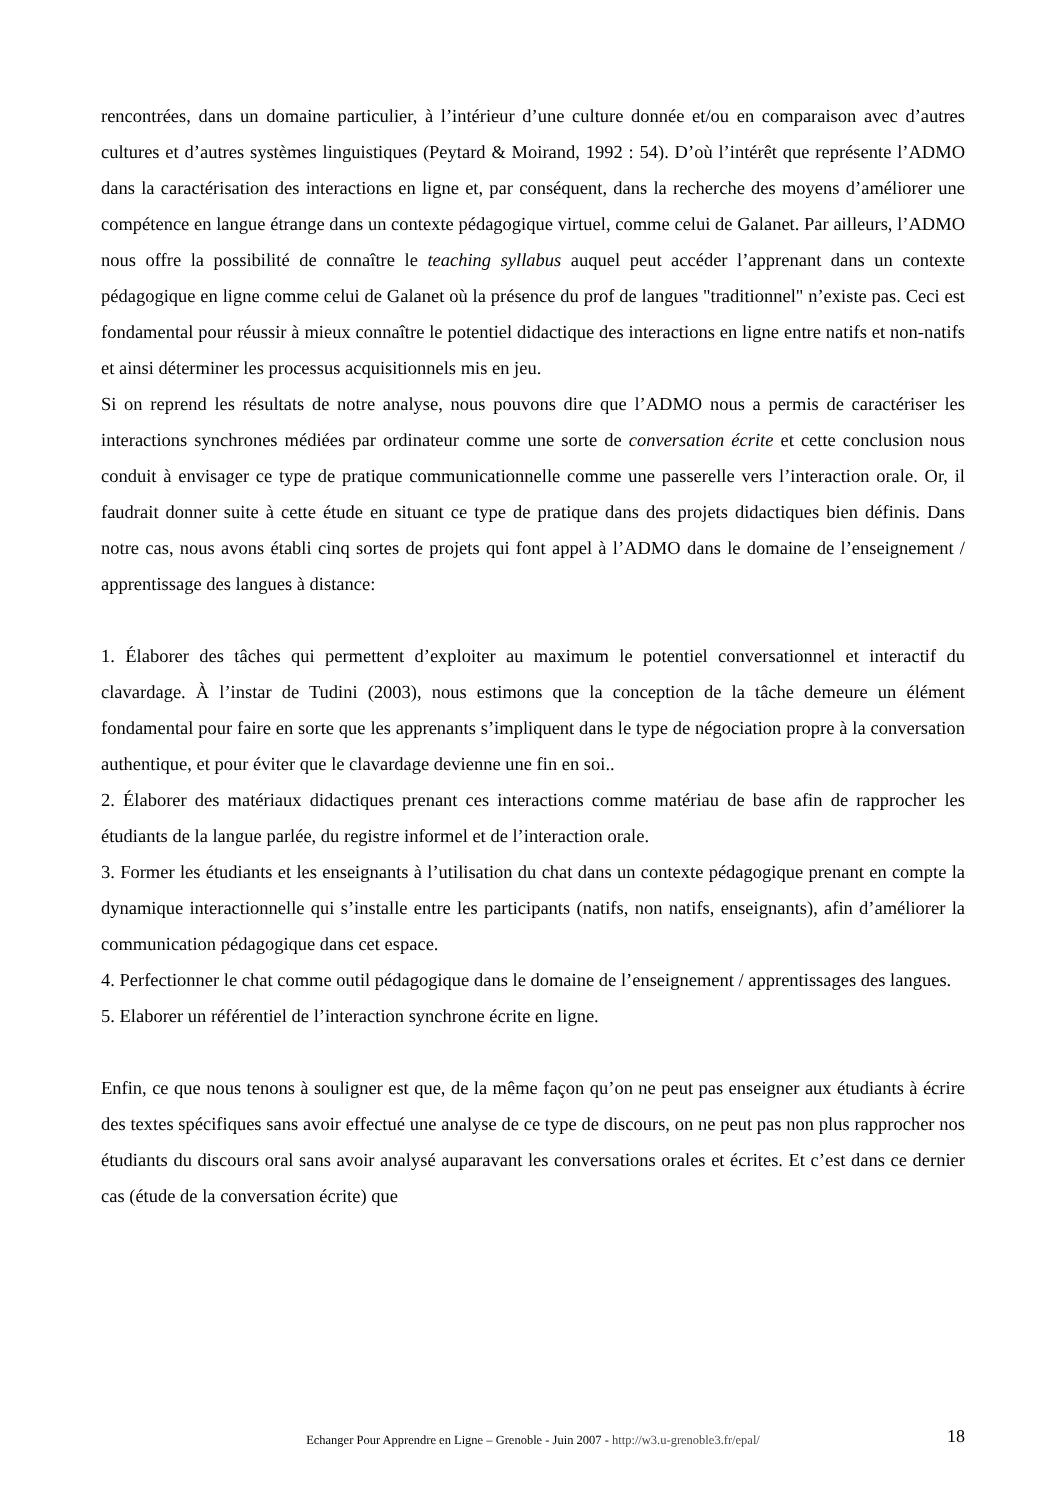rencontrées, dans un domaine particulier, à l’intérieur d’une culture donnée et/ou en comparaison avec d’autres cultures et d’autres systèmes linguistiques (Peytard & Moirand, 1992 : 54). D’où l’intérêt que représente l’ADMO dans la caractérisation des interactions en ligne et, par conséquent, dans la recherche des moyens d’améliorer une compétence en langue étrange dans un contexte pédagogique virtuel, comme celui de Galanet. Par ailleurs, l’ADMO nous offre la possibilité de connaître le teaching syllabus auquel peut accéder l’apprenant dans un contexte pédagogique en ligne comme celui de Galanet où la présence du prof de langues "traditionnel" n’existe pas. Ceci est fondamental pour réussir à mieux connaître le potentiel didactique des interactions en ligne entre natifs et non-natifs et ainsi déterminer les processus acquisitionnels mis en jeu.
Si on reprend les résultats de notre analyse, nous pouvons dire que l’ADMO nous a permis de caractériser les interactions synchrones médiées par ordinateur comme une sorte de conversation écrite et cette conclusion nous conduit à envisager ce type de pratique communicationnelle comme une passerelle vers l’interaction orale. Or, il faudrait donner suite à cette étude en situant ce type de pratique dans des projets didactiques bien définis. Dans notre cas, nous avons établi cinq sortes de projets qui font appel à l’ADMO dans le domaine de l’enseignement / apprentissage des langues à distance:
1. Élaborer des tâches qui permettent d’exploiter au maximum le potentiel conversationnel et interactif du clavardage. À l’instar de Tudini (2003), nous estimons que la conception de la tâche demeure un élément fondamental pour faire en sorte que les apprenants s’impliquent dans le type de négociation propre à la conversation authentique, et pour éviter que le clavardage devienne une fin en soi..
2. Élaborer des matériaux didactiques prenant ces interactions comme matériau de base afin de rapprocher les étudiants de la langue parlée, du registre informel et de l’interaction orale.
3. Former les étudiants et les enseignants à l’utilisation du chat dans un contexte pédagogique prenant en compte la dynamique interactionnelle qui s’installe entre les participants (natifs, non natifs, enseignants), afin d’améliorer la communication pédagogique dans cet espace.
4. Perfectionner le chat comme outil pédagogique dans le domaine de l’enseignement / apprentissages des langues.
5. Elaborer un référentiel de l’interaction synchrone écrite en ligne.
Enfin, ce que nous tenons à souligner est que, de la même façon qu’on ne peut pas enseigner aux étudiants à écrire des textes spécifiques sans avoir effectué une analyse de ce type de discours, on ne peut pas non plus rapprocher nos étudiants du discours oral sans avoir analysé auparavant les conversations orales et écrites. Et c’est dans ce dernier cas (étude de la conversation écrite) que
Echanger Pour Apprendre en Ligne – Grenoble - Juin 2007 - http://w3.u-grenoble3.fr/epal/
18